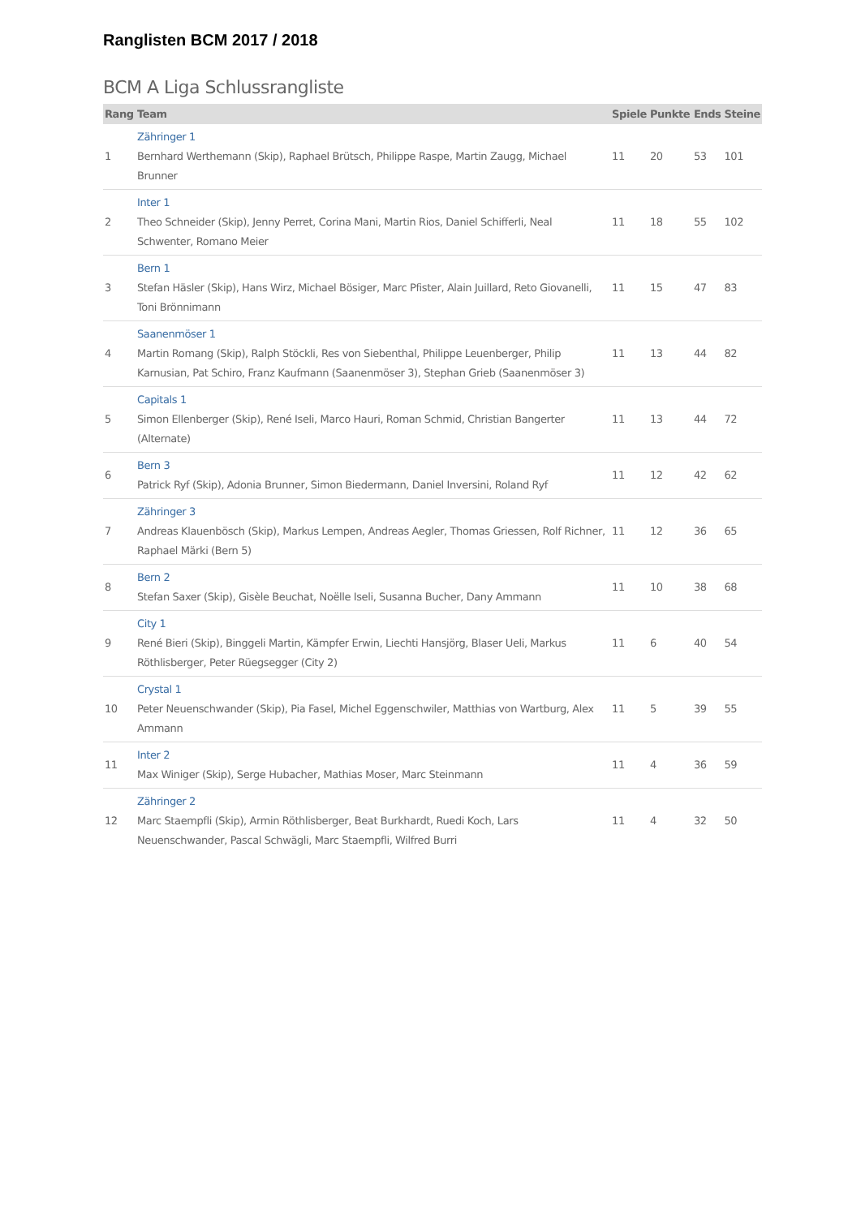Ranglisten BCM 2017 / 2018
BCM A Liga Schlussrangliste
| Rang | Team | Spiele | Punkte | Ends | Steine |
| --- | --- | --- | --- | --- | --- |
| 1 | Zähringer 1 Bernhard Werthemann (Skip), Raphael Brütsch, Philippe Raspe, Martin Zaugg, Michael Brunner | 11 | 20 | 53 | 101 |
| 2 | Inter 1 Theo Schneider (Skip), Jenny Perret, Corina Mani, Martin Rios, Daniel Schifferli, Neal Schwenter, Romano Meier | 11 | 18 | 55 | 102 |
| 3 | Bern 1 Stefan Häsler (Skip), Hans Wirz, Michael Bösiger, Marc Pfister, Alain Juillard, Reto Giovanelli, Toni Brönnimann | 11 | 15 | 47 | 83 |
| 4 | Saanenmöser 1 Martin Romang (Skip), Ralph Stöckli, Res von Siebenthal, Philippe Leuenberger, Philip Karnusian, Pat Schiro, Franz Kaufmann (Saanenmöser 3), Stephan Grieb (Saanenmöser 3) | 11 | 13 | 44 | 82 |
| 5 | Capitals 1 Simon Ellenberger (Skip), René Iseli, Marco Hauri, Roman Schmid, Christian Bangerter (Alternate) | 11 | 13 | 44 | 72 |
| 6 | Bern 3 Patrick Ryf (Skip), Adonia Brunner, Simon Biedermann, Daniel Inversini, Roland Ryf | 11 | 12 | 42 | 62 |
| 7 | Zähringer 3 Andreas Klauenbösch (Skip), Markus Lempen, Andreas Aegler, Thomas Griessen, Rolf Richner, Raphael Märki (Bern 5) | 11 | 12 | 36 | 65 |
| 8 | Bern 2 Stefan Saxer (Skip), Gisèle Beuchat, Noëlle Iseli, Susanna Bucher, Dany Ammann | 11 | 10 | 38 | 68 |
| 9 | City 1 René Bieri (Skip), Binggeli Martin, Kämpfer Erwin, Liechti Hansjörg, Blaser Ueli, Markus Röthlisberger, Peter Rüegsegger (City 2) | 11 | 6 | 40 | 54 |
| 10 | Crystal 1 Peter Neuenschwander (Skip), Pia Fasel, Michel Eggenschwiler, Matthias von Wartburg, Alex Ammann | 11 | 5 | 39 | 55 |
| 11 | Inter 2 Max Winiger (Skip), Serge Hubacher, Mathias Moser, Marc Steinmann | 11 | 4 | 36 | 59 |
| 12 | Zähringer 2 Marc Staempfli (Skip), Armin Röthlisberger, Beat Burkhardt, Ruedi Koch, Lars Neuenschwander, Pascal Schwägli, Marc Staempfli, Wilfred Burri | 11 | 4 | 32 | 50 |